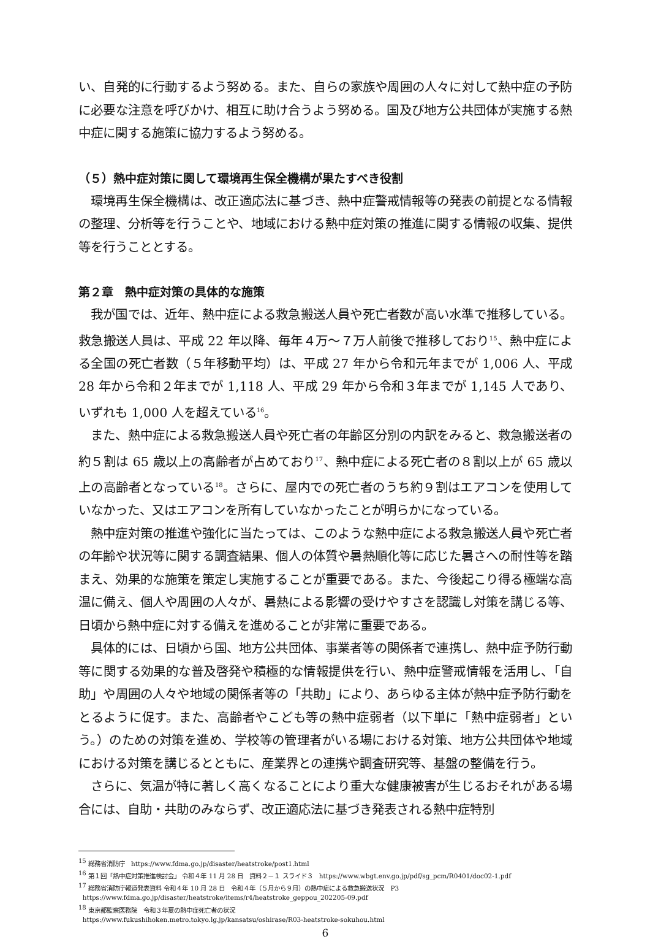い、自発的に行動するよう努める。また、自らの家族や周囲の人々に対して熱中症の予防に必要な注意を呼びかけ、相互に助け合うよう努める。国及び地方公共団体が実施する熱中症に関する施策に協力するよう努める。
（５）熱中症対策に関して環境再生保全機構が果たすべき役割
環境再生保全機構は、改正適応法に基づき、熱中症警戒情報等の発表の前提となる情報の整理、分析等を行うことや、地域における熱中症対策の推進に関する情報の収集、提供等を行うこととする。
第２章　熱中症対策の具体的な施策
我が国では、近年、熱中症による救急搬送人員や死亡者数が高い水準で推移している。救急搬送人員は、平成 22 年以降、毎年４万～７万人前後で推移しており<sup>15</sup>、熱中症による全国の死亡者数（５年移動平均）は、平成 27 年から令和元年までが 1,006 人、平成 28 年から令和２年までが 1,118 人、平成 29 年から令和３年までが 1,145 人であり、いずれも 1,000 人を超えている<sup>16</sup>。
また、熱中症による救急搬送人員や死亡者の年齢区分別の内訳をみると、救急搬送者の約５割は 65 歳以上の高齢者が占めており<sup>17</sup>、熱中症による死亡者の８割以上が 65 歳以上の高齢者となっている<sup>18</sup>。さらに、屋内での死亡者のうち約９割はエアコンを使用していなかった、又はエアコンを所有していなかったことが明らかになっている。
熱中症対策の推進や強化に当たっては、このような熱中症による救急搬送人員や死亡者の年齢や状況等に関する調査結果、個人の体質や暑熱順化等に応じた暑さへの耐性等を踏まえ、効果的な施策を策定し実施することが重要である。また、今後起こり得る極端な高温に備え、個人や周囲の人々が、暑熱による影響の受けやすさを認識し対策を講じる等、日頃から熱中症に対する備えを進めることが非常に重要である。
具体的には、日頃から国、地方公共団体、事業者等の関係者で連携し、熱中症予防行動等に関する効果的な普及啓発や積極的な情報提供を行い、熱中症警戒情報を活用し、「自助」や周囲の人々や地域の関係者等の「共助」により、あらゆる主体が熱中症予防行動をとるように促す。また、高齢者やこども等の熱中症弱者（以下単に「熱中症弱者」という。）のための対策を進め、学校等の管理者がいる場における対策、地方公共団体や地域における対策を講じるとともに、産業界との連携や調査研究等、基盤の整備を行う。
さらに、気温が特に著しく高くなることにより重大な健康被害が生じるおそれがある場合には、自助・共助のみならず、改正適応法に基づき発表される熱中症特別
<sup>15</sup> 総務省消防庁　https://www.fdma.go.jp/disaster/heatstroke/post1.html
<sup>16</sup> 第１回「熱中症対策推進検討会」 令和４年 11 月 28 日　資料２－１ スライド３　https://www.wbgt.env.go.jp/pdf/sg_pcm/R0401/doc02-1.pdf
<sup>17</sup> 総務省消防庁報道発表資料 令和４年 10 月 28 日　令和４年（５月から９月）の熱中症による救急搬送状況　P3
https://www.fdma.go.jp/disaster/heatstroke/items/r4/heatstroke_geppou_202205-09.pdf
<sup>18</sup> 東京都監察医務院　令和３年夏の熱中症死亡者の状況
https://www.fukushihoken.metro.tokyo.lg.jp/kansatsu/oshirase/R03-heatstroke-sokuhou.html
6